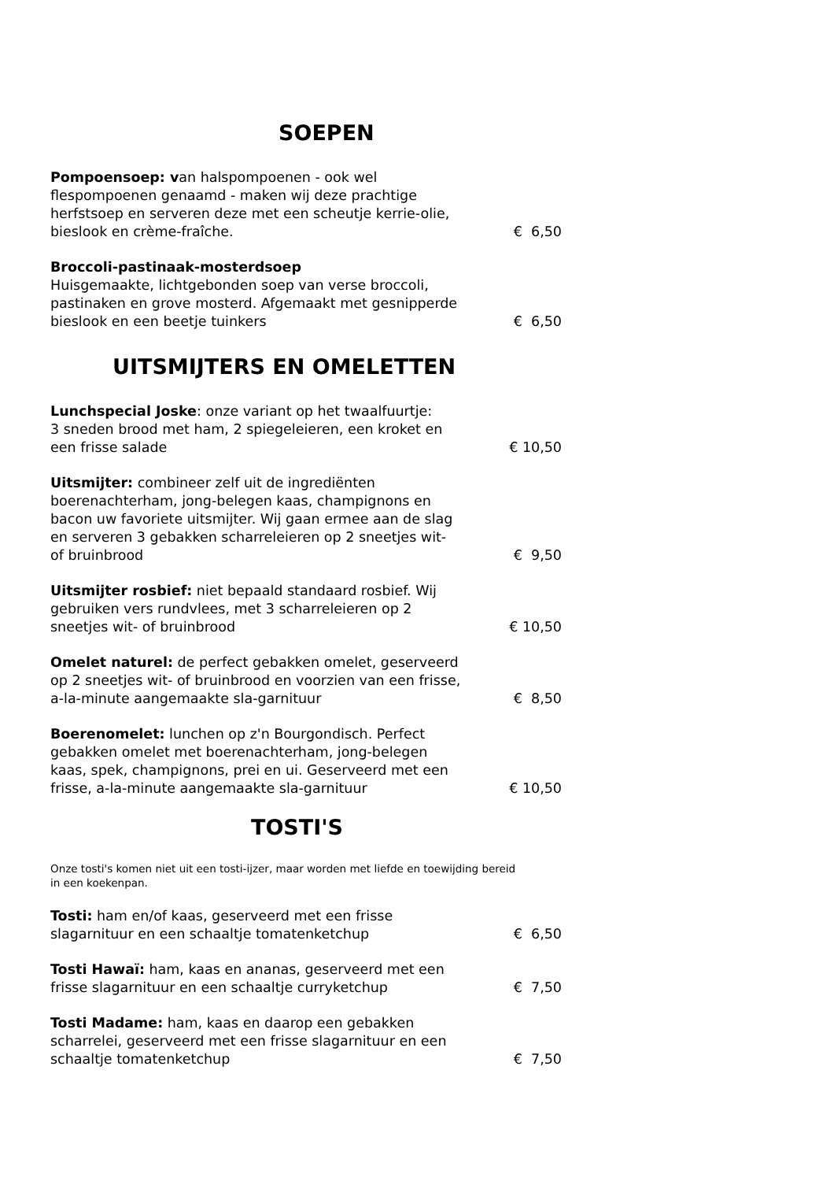SOEPEN
Pompoensoep: van halspompoenen - ook wel flespompoenen genaamd - maken wij deze prachtige herfstsoep en serveren deze met een scheutje kerrie-olie, bieslook en crème-fraîche.
€ 6,50
Broccoli-pastinaak-mosterdsoep
Huisgemaakte, lichtgebonden soep van verse broccoli, pastinaken en grove mosterd. Afgemaakt met gesnipperde bieslook en een beetje tuinkers
€ 6,50
UITSMIJTERS EN OMELETTEN
Lunchspecial Joske: onze variant op het twaalfuurtje:
3 sneden brood met ham, 2 spiegeleieren, een kroket en een frisse salade
€ 10,50
Uitsmijter: combineer zelf uit de ingrediënten boerenachterham, jong-belegen kaas, champignons en bacon uw favoriete uitsmijter. Wij gaan ermee aan de slag en serveren 3 gebakken scharreleieren op 2 sneetjes wit- of bruinbrood
€ 9,50
Uitsmijter rosbief: niet bepaald standaard rosbief. Wij gebruiken vers rundvlees, met 3 scharreleieren op 2 sneetjes wit- of bruinbrood
€ 10,50
Omelet naturel: de perfect gebakken omelet, geserveerd op 2 sneetjes wit- of bruinbrood en voorzien van een frisse, a-la-minute aangemaakte sla-garnituur
€ 8,50
Boerenomelet: lunchen op z'n Bourgondisch. Perfect gebakken omelet met boerenachterham, jong-belegen kaas, spek, champignons, prei en ui. Geserveerd met een frisse, a-la-minute aangemaakte sla-garnituur
€ 10,50
TOSTI'S
Onze tosti's komen niet uit een tosti-ijzer, maar worden met liefde en toewijding bereid in een koekenpan.
​Tosti: ham en/of kaas, geserveerd met een frisse slagarnituur en een schaaltje tomatenketchup
€ 6,50
Tosti Hawaï: ham, kaas en ananas, geserveerd met een frisse slagarnituur en een schaaltje curryketchup
€ 7,50
Tosti Madame: ham, kaas en daarop een gebakken scharrelei, geserveerd met een frisse slagarnituur en een schaaltje tomatenketchup
€ 7,50